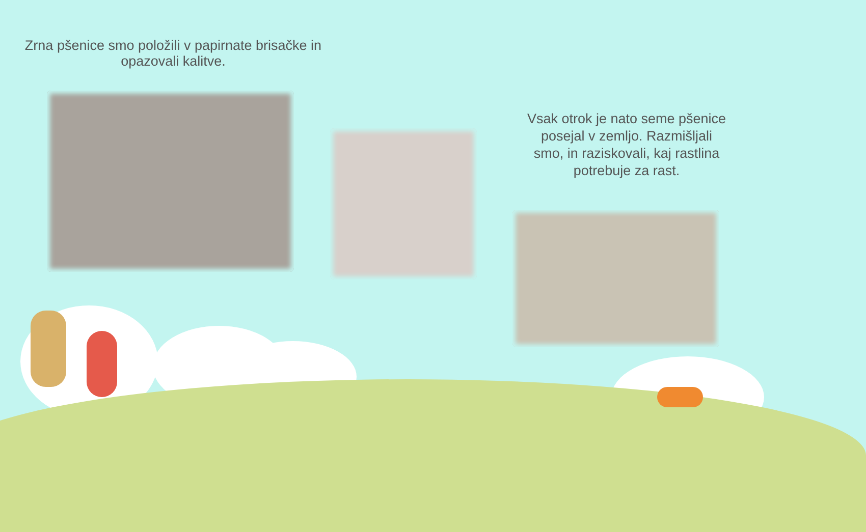Zrna pšenice smo položili v papirnate brisačke in opazovali kalitve.
Vsak otrok je nato seme pšenice posejal v zemljo. Razmišljali smo, in raziskovali, kaj rastlina potrebuje za rast.